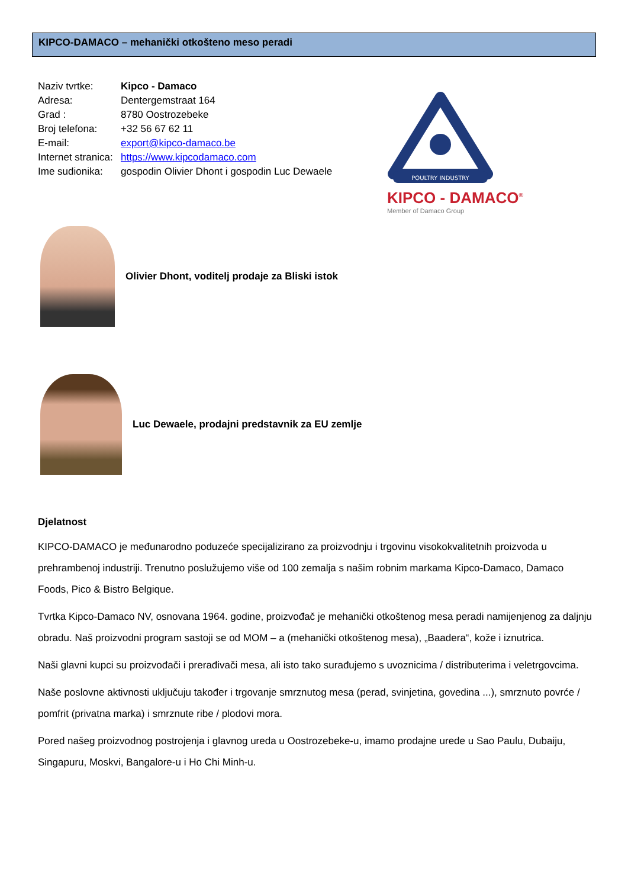KIPCO-DAMACO – mehanički otkošteno meso peradi
Naziv tvrtke: Kipco - Damaco
Adresa: Dentergemstraat 164
Grad : 8780 Oostrozebeke
Broj telefona: +32 56 67 62 11
E-mail: export@kipco-damaco.be
Internet stranica: https://www.kipcodamaco.com
Ime sudionika: gospodin Olivier Dhont i gospodin Luc Dewaele
POULTRY INDUSTRY
KIPCO - DAMACO<sup>®</sup>
Member of Damaco Group
Olivier Dhont, voditelj prodaje za Bliski istok
Luc Dewaele, prodajni predstavnik za EU zemlje
Djelatnost
KIPCO-DAMACO je međunarodno poduzeće specijalizirano za proizvodnju i trgovinu visokokvalitetnih proizvoda u prehrambenoj industriji. Trenutno poslužujemo više od 100 zemalja s našim robnim markama Kipco-Damaco, Damaco Foods, Pico & Bistro Belgique.
Tvrtka Kipco-Damaco NV, osnovana 1964. godine, proizvođač je mehanički otkoštenog mesa peradi namijenjenog za daljnju obradu. Naš proizvodni program sastoji se od MOM – a (mehanički otkoštenog mesa), „Baadera“, kože i iznutrica.
Naši glavni kupci su proizvođači i prerađivači mesa, ali isto tako surađujemo s uvoznicima / distributerima i veletrgovcima.
Naše poslovne aktivnosti uključuju također i trgovanje smrznutog mesa (perad, svinjetina, govedina ...), smrznuto povrće / pomfrit (privatna marka) i smrznute ribe / plodovi mora.
Pored našeg proizvodnog postrojenja i glavnog ureda u Oostrozebeke-u, imamo prodajne urede u Sao Paulu, Dubaiju, Singapuru, Moskvi, Bangalore-u i Ho Chi Minh-u.